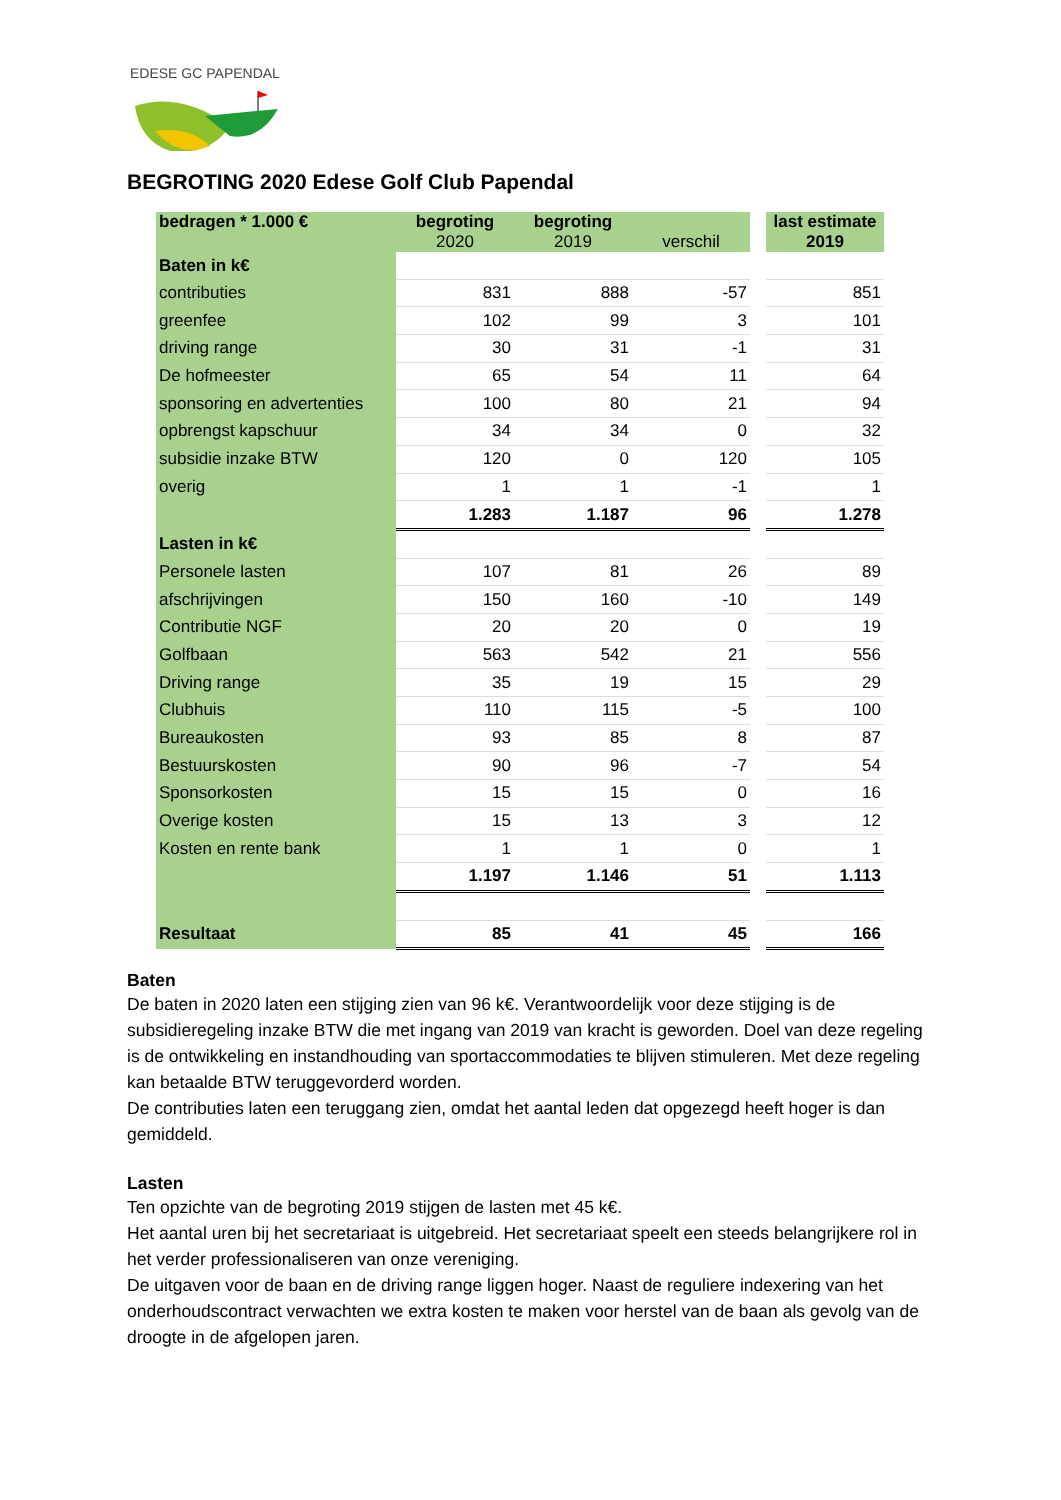EDESE GC PAPENDAL
BEGROTING 2020 Edese Golf Club Papendal
| bedragen * 1.000 € | begroting 2020 | begroting 2019 | verschil | | last estimate 2019 |
| Baten in k€ | | | | | |
| contributies | 831 | 888 | -57 | | 851 |
| greenfee | 102 | 99 | 3 | | 101 |
| driving range | 30 | 31 | -1 | | 31 |
| De hofmeester | 65 | 54 | 11 | | 64 |
| sponsoring en advertenties | 100 | 80 | 21 | | 94 |
| opbrengst kapschuur | 34 | 34 | 0 | | 32 |
| subsidie inzake BTW | 120 | 0 | 120 | | 105 |
| overig | 1 | 1 | -1 | | 1 |
| | 1.283 | 1.187 | 96 | | 1.278 |
| Lasten in k€ | | | | | |
| Personele lasten | 107 | 81 | 26 | | 89 |
| afschrijvingen | 150 | 160 | -10 | | 149 |
| Contributie NGF | 20 | 20 | 0 | | 19 |
| Golfbaan | 563 | 542 | 21 | | 556 |
| Driving range | 35 | 19 | 15 | | 29 |
| Clubhuis | 110 | 115 | -5 | | 100 |
| Bureaukosten | 93 | 85 | 8 | | 87 |
| Bestuurskosten | 90 | 96 | -7 | | 54 |
| Sponsorkosten | 15 | 15 | 0 | | 16 |
| Overige kosten | 15 | 13 | 3 | | 12 |
| Kosten en rente bank | 1 | 1 | 0 | | 1 |
| | 1.197 | 1.146 | 51 | | 1.113 |
| Resultaat | 85 | 41 | 45 | | 166 |
Baten
De baten in 2020 laten een stijging zien van 96 k€. Verantwoordelijk voor deze stijging is de subsidieregeling inzake BTW die met ingang van 2019 van kracht is geworden. Doel van deze regeling is de ontwikkeling en instandhouding van sportaccommodaties te blijven stimuleren. Met deze regeling kan betaalde BTW teruggevorderd worden.
De contributies laten een teruggang zien, omdat het aantal leden dat opgezegd heeft hoger is dan gemiddeld.
Lasten
Ten opzichte van de begroting 2019 stijgen de lasten met 45 k€.
Het aantal uren bij het secretariaat is uitgebreid. Het secretariaat speelt een steeds belangrijkere rol in het verder professionaliseren van onze vereniging.
De uitgaven voor de baan en de driving range liggen hoger. Naast de reguliere indexering van het onderhoudscontract verwachten we extra kosten te maken voor herstel van de baan als gevolg van de droogte in de afgelopen jaren.